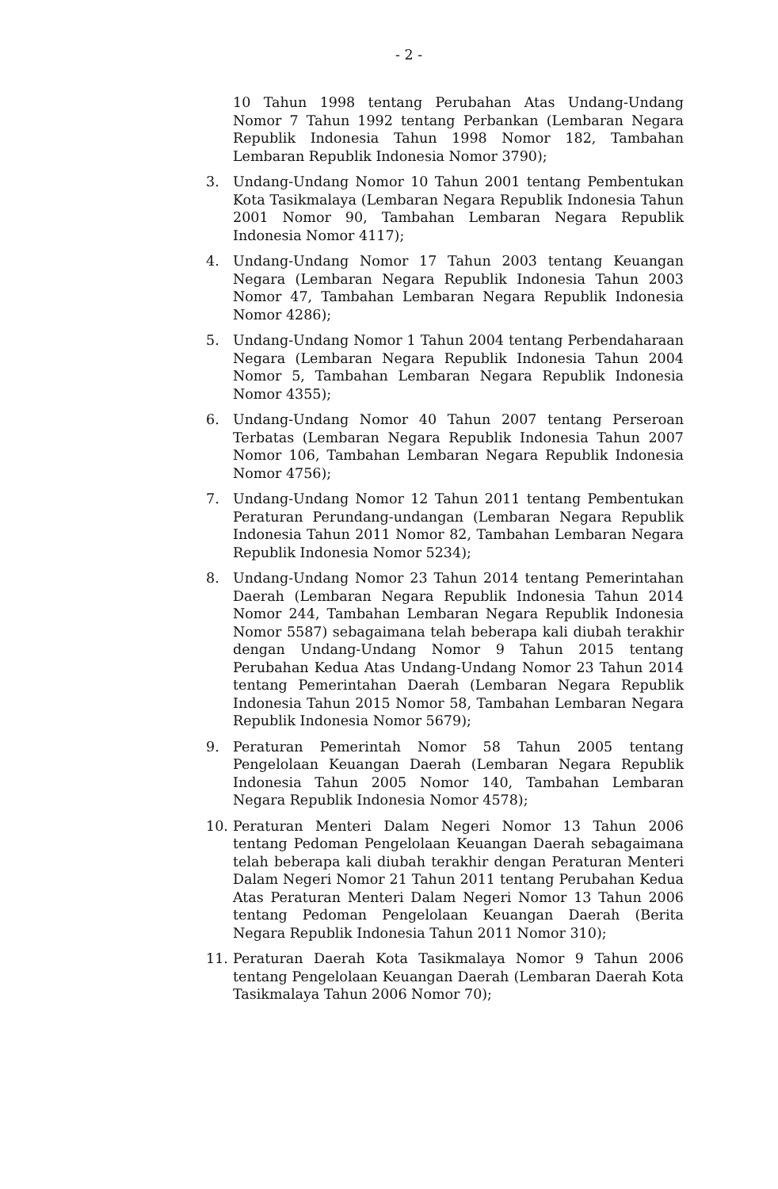- 2 -
10 Tahun 1998 tentang Perubahan Atas Undang-Undang Nomor 7 Tahun 1992 tentang Perbankan (Lembaran Negara Republik Indonesia Tahun 1998 Nomor 182, Tambahan Lembaran Republik Indonesia Nomor 3790);
3. Undang-Undang Nomor 10 Tahun 2001 tentang Pembentukan Kota Tasikmalaya (Lembaran Negara Republik Indonesia Tahun 2001 Nomor 90, Tambahan Lembaran Negara Republik Indonesia Nomor 4117);
4. Undang-Undang Nomor 17 Tahun 2003 tentang Keuangan Negara (Lembaran Negara Republik Indonesia Tahun 2003 Nomor 47, Tambahan Lembaran Negara Republik Indonesia Nomor 4286);
5. Undang-Undang Nomor 1 Tahun 2004 tentang Perbendaharaan Negara (Lembaran Negara Republik Indonesia Tahun 2004 Nomor 5, Tambahan Lembaran Negara Republik Indonesia Nomor 4355);
6. Undang-Undang Nomor 40 Tahun 2007 tentang Perseroan Terbatas (Lembaran Negara Republik Indonesia Tahun 2007 Nomor 106, Tambahan Lembaran Negara Republik Indonesia Nomor 4756);
7. Undang-Undang Nomor 12 Tahun 2011 tentang Pembentukan Peraturan Perundang-undangan (Lembaran Negara Republik Indonesia Tahun 2011 Nomor 82, Tambahan Lembaran Negara Republik Indonesia Nomor 5234);
8. Undang-Undang Nomor 23 Tahun 2014 tentang Pemerintahan Daerah (Lembaran Negara Republik Indonesia Tahun 2014 Nomor 244, Tambahan Lembaran Negara Republik Indonesia Nomor 5587) sebagaimana telah beberapa kali diubah terakhir dengan Undang-Undang Nomor 9 Tahun 2015 tentang Perubahan Kedua Atas Undang-Undang Nomor 23 Tahun 2014 tentang Pemerintahan Daerah (Lembaran Negara Republik Indonesia Tahun 2015 Nomor 58, Tambahan Lembaran Negara Republik Indonesia Nomor 5679);
9. Peraturan Pemerintah Nomor 58 Tahun 2005 tentang Pengelolaan Keuangan Daerah (Lembaran Negara Republik Indonesia Tahun 2005 Nomor 140, Tambahan Lembaran Negara Republik Indonesia Nomor 4578);
10. Peraturan Menteri Dalam Negeri Nomor 13 Tahun 2006 tentang Pedoman Pengelolaan Keuangan Daerah sebagaimana telah beberapa kali diubah terakhir dengan Peraturan Menteri Dalam Negeri Nomor 21 Tahun 2011 tentang Perubahan Kedua Atas Peraturan Menteri Dalam Negeri Nomor 13 Tahun 2006 tentang Pedoman Pengelolaan Keuangan Daerah (Berita Negara Republik Indonesia Tahun 2011 Nomor 310);
11. Peraturan Daerah Kota Tasikmalaya Nomor 9 Tahun 2006 tentang Pengelolaan Keuangan Daerah (Lembaran Daerah Kota Tasikmalaya Tahun 2006 Nomor 70);